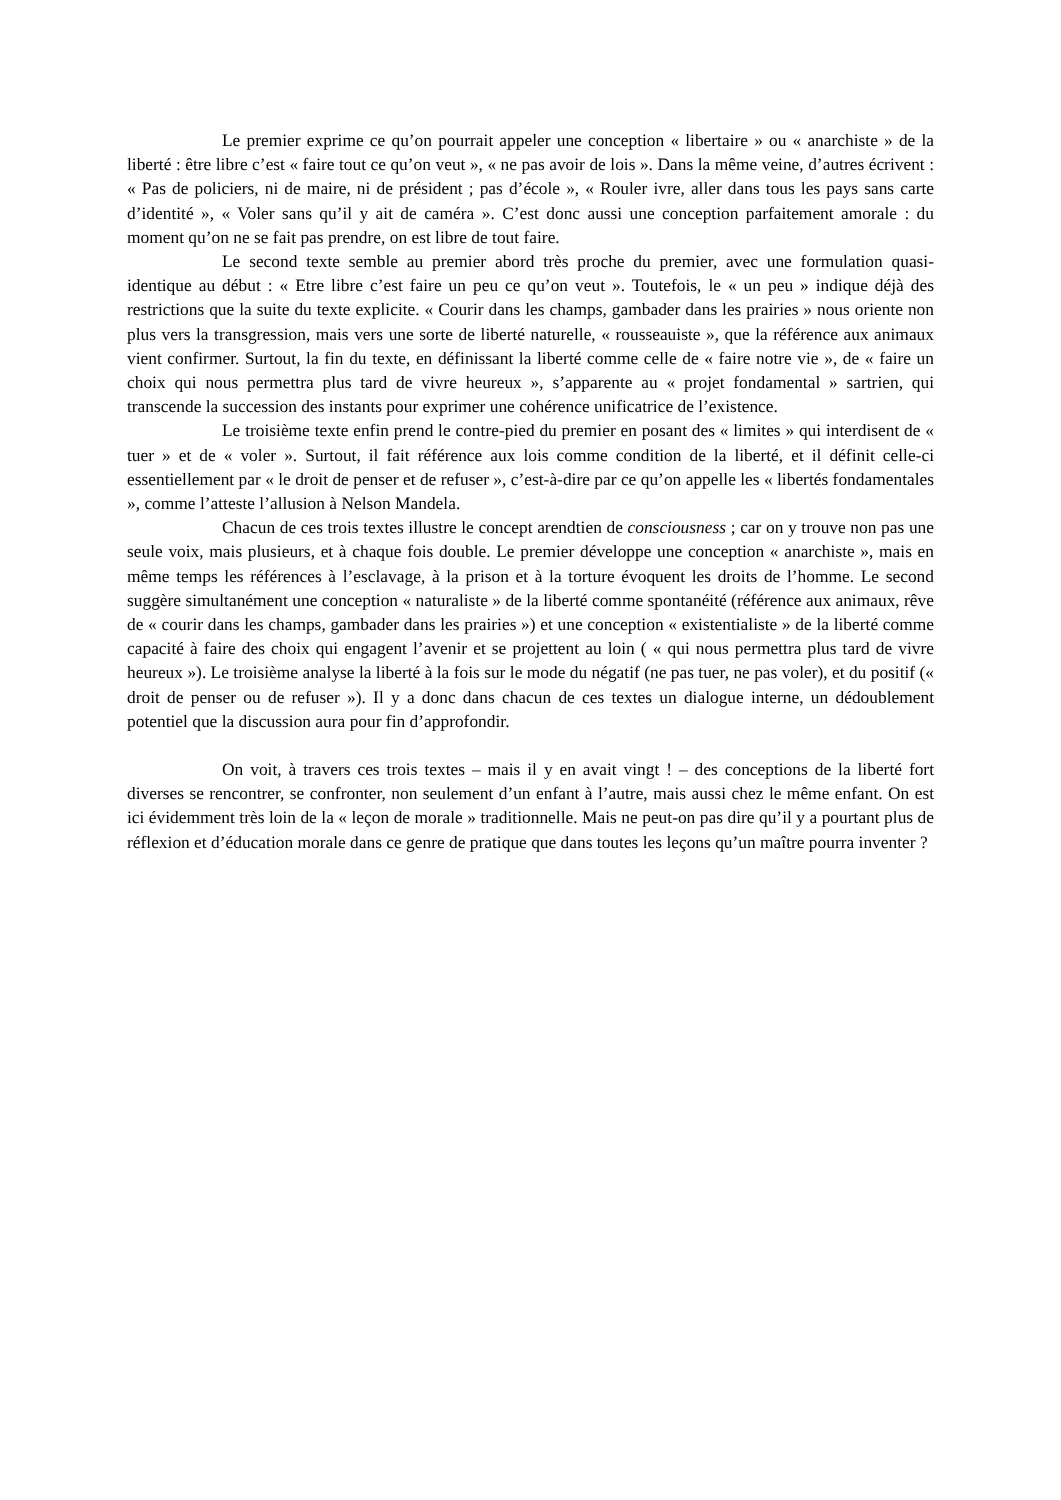Le premier exprime ce qu’on pourrait appeler une conception « libertaire » ou « anarchiste » de la liberté : être libre c’est « faire tout ce qu’on veut », « ne pas avoir de lois ». Dans la même veine, d’autres écrivent : « Pas de policiers, ni de maire, ni de président ; pas d’école », « Rouler ivre, aller dans tous les pays sans carte d’identité », « Voler sans qu’il y ait de caméra ». C’est donc aussi une conception parfaitement amorale : du moment qu’on ne se fait pas prendre, on est libre de tout faire.
Le second texte semble au premier abord très proche du premier, avec une formulation quasi-identique au début : « Etre libre c’est faire un peu ce qu’on veut ». Toutefois, le « un peu » indique déjà des restrictions que la suite du texte explicite. « Courir dans les champs, gambader dans les prairies » nous oriente non plus vers la transgression, mais vers une sorte de liberté naturelle, « rousseauiste », que la référence aux animaux vient confirmer. Surtout, la fin du texte, en définissant la liberté comme celle de « faire notre vie », de « faire un choix qui nous permettra plus tard de vivre heureux », s’apparente au « projet fondamental » sartrien, qui transcende la succession des instants pour exprimer une cohérence unificatrice de l’existence.
Le troisième texte enfin prend le contre-pied du premier en posant des « limites » qui interdisent de « tuer » et de « voler ». Surtout, il fait référence aux lois comme condition de la liberté, et il définit celle-ci essentiellement par « le droit de penser et de refuser », c’est-à-dire par ce qu’on appelle les « libertés fondamentales », comme l’atteste l’allusion à Nelson Mandela.
Chacun de ces trois textes illustre le concept arendtien de consciousness ; car on y trouve non pas une seule voix, mais plusieurs, et à chaque fois double. Le premier développe une conception « anarchiste », mais en même temps les références à l’esclavage, à la prison et à la torture évoquent les droits de l’homme. Le second suggère simultanément une conception « naturaliste » de la liberté comme spontanéité (référence aux animaux, rêve de « courir dans les champs, gambader dans les prairies ») et une conception « existentialiste » de la liberté comme capacité à faire des choix qui engagent l’avenir et se projettent au loin ( « qui nous permettra plus tard de vivre heureux »). Le troisième analyse la liberté à la fois sur le mode du négatif (ne pas tuer, ne pas voler), et du positif (« droit de penser ou de refuser »). Il y a donc dans chacun de ces textes un dialogue interne, un dédoublement potentiel que la discussion aura pour fin d’approfondir.
On voit, à travers ces trois textes – mais il y en avait vingt ! – des conceptions de la liberté fort diverses se rencontrer, se confronter, non seulement d’un enfant à l’autre, mais aussi chez le même enfant. On est ici évidemment très loin de la « leçon de morale » traditionnelle. Mais ne peut-on pas dire qu’il y a pourtant plus de réflexion et d’éducation morale dans ce genre de pratique que dans toutes les leçons qu’un maître pourra inventer ?